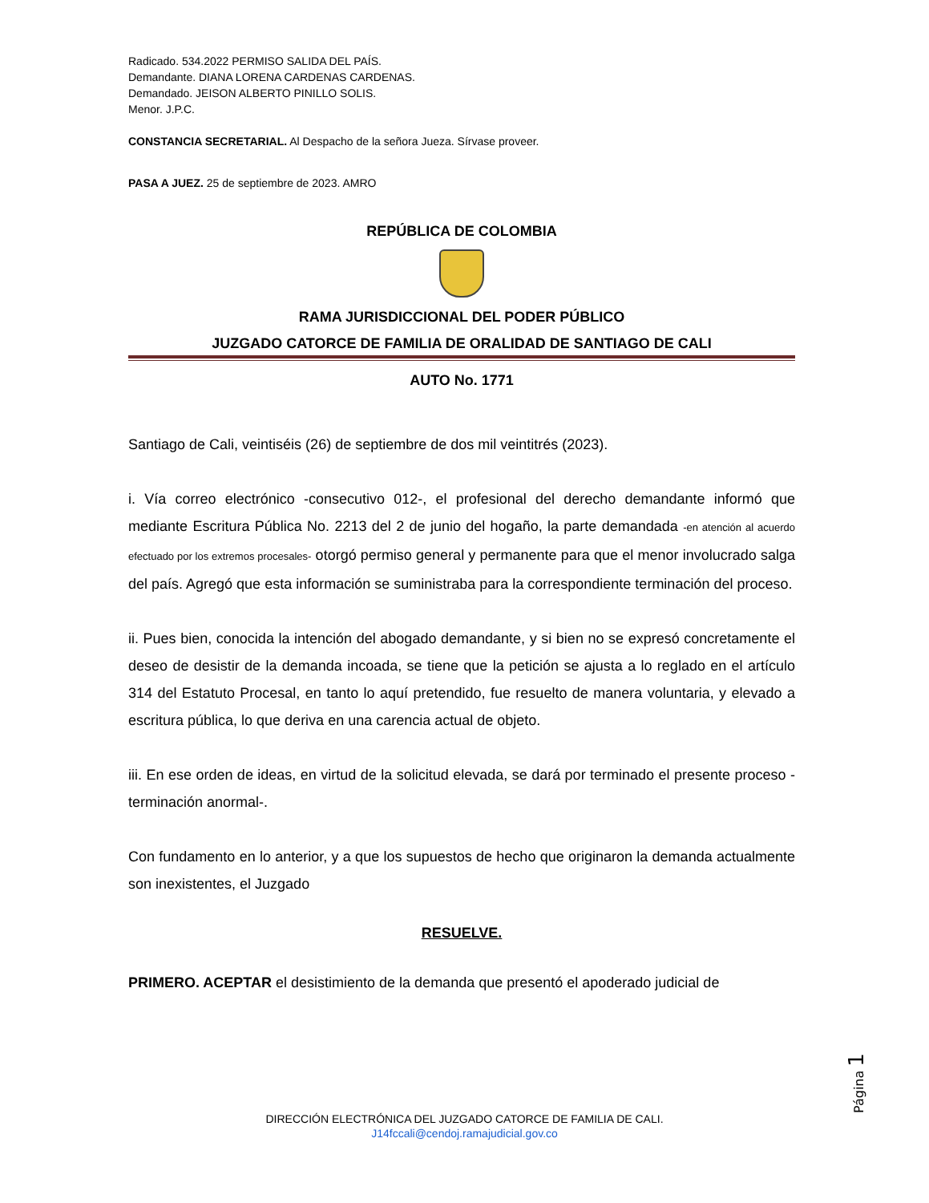Radicado. 534.2022 PERMISO SALIDA DEL PAÍS.
Demandante. DIANA LORENA CARDENAS CARDENAS.
Demandado. JEISON ALBERTO PINILLO SOLIS.
Menor. J.P.C.
CONSTANCIA SECRETARIAL. Al Despacho de la señora Jueza. Sírvase proveer.
PASA A JUEZ. 25 de septiembre de 2023. AMRO
REPÚBLICA DE COLOMBIA
RAMA JURISDICCIONAL DEL PODER PÚBLICO
JUZGADO CATORCE DE FAMILIA DE ORALIDAD DE SANTIAGO DE CALI
AUTO No. 1771
Santiago de Cali, veintiséis (26) de septiembre de dos mil veintitrés (2023).
i. Vía correo electrónico -consecutivo 012-, el profesional del derecho demandante informó que mediante Escritura Pública No. 2213 del 2 de junio del hogaño, la parte demandada -en atención al acuerdo efectuado por los extremos procesales- otorgó permiso general y permanente para que el menor involucrado salga del país. Agregó que esta información se suministraba para la correspondiente terminación del proceso.
ii. Pues bien, conocida la intención del abogado demandante, y si bien no se expresó concretamente el deseo de desistir de la demanda incoada, se tiene que la petición se ajusta a lo reglado en el artículo 314 del Estatuto Procesal, en tanto lo aquí pretendido, fue resuelto de manera voluntaria, y elevado a escritura pública, lo que deriva en una carencia actual de objeto.
iii. En ese orden de ideas, en virtud de la solicitud elevada, se dará por terminado el presente proceso -terminación anormal-.
Con fundamento en lo anterior, y a que los supuestos de hecho que originaron la demanda actualmente son inexistentes, el Juzgado
RESUELVE.
PRIMERO. ACEPTAR el desistimiento de la demanda que presentó el apoderado judicial de
Página 1
DIRECCIÓN ELECTRÓNICA DEL JUZGADO CATORCE DE FAMILIA DE CALI.
J14fccali@cendoj.ramajudicial.gov.co